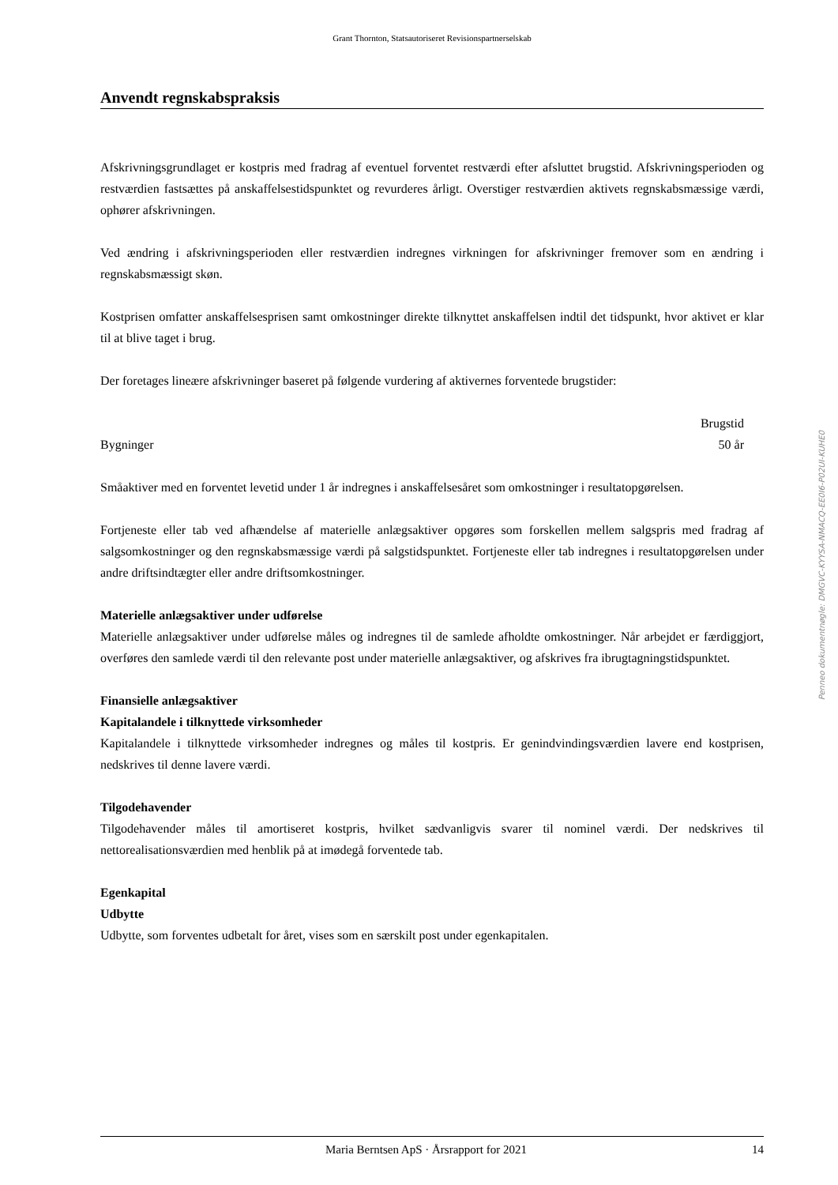Grant Thornton, Statsautoriseret Revisionspartnerselskab
Anvendt regnskabspraksis
Afskrivningsgrundlaget er kostpris med fradrag af eventuel forventet restværdi efter afsluttet brugstid. Afskrivningsperioden og restværdien fastsættes på anskaffelsestidspunktet og revurderes årligt. Overstiger restværdien aktivets regnskabsmæssige værdi, ophører afskrivningen.
Ved ændring i afskrivningsperioden eller restværdien indregnes virkningen for afskrivninger fremover som en ændring i regnskabsmæssigt skøn.
Kostprisen omfatter anskaffelsesprisen samt omkostninger direkte tilknyttet anskaffelsen indtil det tidspunkt, hvor aktivet er klar til at blive taget i brug.
Der foretages lineære afskrivninger baseret på følgende vurdering af aktivernes forventede brugstider:
| | Brugstid |
| --- | --- |
| Bygninger | 50 år |
Småaktiver med en forventet levetid under 1 år indregnes i anskaffelsesåret som omkostninger i resultatopgørelsen.
Fortjeneste eller tab ved afhændelse af materielle anlægsaktiver opgøres som forskellen mellem salgspris med fradrag af salgsomkostninger og den regnskabsmæssige værdi på salgstidspunktet. Fortjeneste eller tab indregnes i resultatopgørelsen under andre driftsindtægter eller andre driftsomkostninger.
Materielle anlægsaktiver under udførelse
Materielle anlægsaktiver under udførelse måles og indregnes til de samlede afholdte omkostninger. Når arbejdet er færdiggjort, overføres den samlede værdi til den relevante post under materielle anlægsaktiver, og afskrives fra ibrugtagningstidspunktet.
Finansielle anlægsaktiver
Kapitalandele i tilknyttede virksomheder
Kapitalandele i tilknyttede virksomheder indregnes og måles til kostpris. Er genindvindingsværdien lavere end kostprisen, nedskrives til denne lavere værdi.
Tilgodehavender
Tilgodehavender måles til amortiseret kostpris, hvilket sædvanligvis svarer til nominel værdi. Der nedskrives til nettorealisationsværdien med henblik på at imødegå forventede tab.
Egenkapital
Udbytte
Udbytte, som forventes udbetalt for året, vises som en særskilt post under egenkapitalen.
Maria Berntsen ApS · Årsrapport for 2021 14
Penneo dokumentnøgle: DMGVC-KYYSA-NMACQ-EE0I6-P02UI-KUHE0